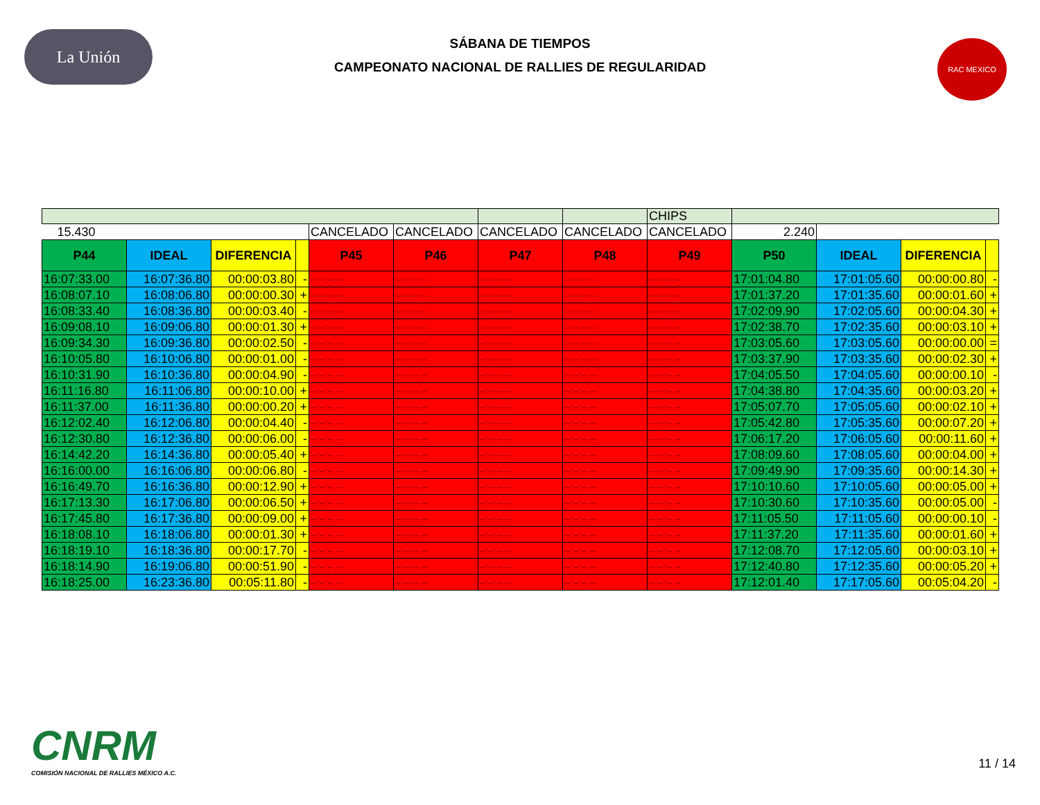La Unión
SÁBANA DE TIEMPOS
CAMPEONATO NACIONAL DE RALLIES DE REGULARIDAD
RAC MEXICO
| | | | | | | | | CHIPS | | | | |
| 15.430 | | | | CANCELADO | CANCELADO | CANCELADO | CANCELADO | CANCELADO | 2.240 | | | |
| P44 | IDEAL | DIFERENCIA | | P45 | P46 | P47 | P48 | P49 | P50 | IDEAL | DIFERENCIA | |
| 16:07:33.00 | 16:07:36.80 | 00:00:03.80 | - | --:--:--.-- | --:--:--.-- | --:--:--.-- | --:--:--.-- | --:--:--.-- | 17:01:04.80 | 17:01:05.60 | 00:00:00.80 | - |
| 16:08:07.10 | 16:08:06.80 | 00:00:00.30 | + | --:--:--.-- | --:--:--.-- | --:--:--.-- | --:--:--.-- | --:--:--.-- | 17:01:37.20 | 17:01:35.60 | 00:00:01.60 | + |
| 16:08:33.40 | 16:08:36.80 | 00:00:03.40 | - | --:--:--.-- | --:--:--.-- | --:--:--.-- | --:--:--.-- | --:--:--.-- | 17:02:09.90 | 17:02:05.60 | 00:00:04.30 | + |
| 16:09:08.10 | 16:09:06.80 | 00:00:01.30 | + | --:--:--.-- | --:--:--.-- | --:--:--.-- | --:--:--.-- | --:--:--.-- | 17:02:38.70 | 17:02:35.60 | 00:00:03.10 | + |
| 16:09:34.30 | 16:09:36.80 | 00:00:02.50 | - | --:--:--.-- | --:--:--.-- | --:--:--.-- | --:--:--.-- | --:--:--.-- | 17:03:05.60 | 17:03:05.60 | 00:00:00.00 | = |
| 16:10:05.80 | 16:10:06.80 | 00:00:01.00 | - | --:--:--.-- | --:--:--.-- | --:--:--.-- | --:--:--.-- | --:--:--.-- | 17:03:37.90 | 17:03:35.60 | 00:00:02.30 | + |
| 16:10:31.90 | 16:10:36.80 | 00:00:04.90 | - | --:--:--.-- | --:--:--.-- | --:--:--.-- | --:--:--.-- | --:--:--.-- | 17:04:05.50 | 17:04:05.60 | 00:00:00.10 | - |
| 16:11:16.80 | 16:11:06.80 | 00:00:10.00 | + | --:--:--.-- | --:--:--.-- | --:--:--.-- | --:--:--.-- | --:--:--.-- | 17:04:38.80 | 17:04:35.60 | 00:00:03.20 | + |
| 16:11:37.00 | 16:11:36.80 | 00:00:00.20 | + | --:--:--.-- | --:--:--.-- | --:--:--.-- | --:--:--.-- | --:--:--.-- | 17:05:07.70 | 17:05:05.60 | 00:00:02.10 | + |
| 16:12:02.40 | 16:12:06.80 | 00:00:04.40 | - | --:--:--.-- | --:--:--.-- | --:--:--.-- | --:--:--.-- | --:--:--.-- | 17:05:42.80 | 17:05:35.60 | 00:00:07.20 | + |
| 16:12:30.80 | 16:12:36.80 | 00:00:06.00 | - | --:--:--.-- | --:--:--.-- | --:--:--.-- | --:--:--.-- | --:--:--.-- | 17:06:17.20 | 17:06:05.60 | 00:00:11.60 | + |
| 16:14:42.20 | 16:14:36.80 | 00:00:05.40 | + | --:--:--.-- | --:--:--.-- | --:--:--.-- | --:--:--.-- | --:--:--.-- | 17:08:09.60 | 17:08:05.60 | 00:00:04.00 | + |
| 16:16:00.00 | 16:16:06.80 | 00:00:06.80 | - | --:--:--.-- | --:--:--.-- | --:--:--.-- | --:--:--.-- | --:--:--.-- | 17:09:49.90 | 17:09:35.60 | 00:00:14.30 | + |
| 16:16:49.70 | 16:16:36.80 | 00:00:12.90 | + | --:--:--.-- | --:--:--.-- | --:--:--.-- | --:--:--.-- | --:--:--.-- | 17:10:10.60 | 17:10:05.60 | 00:00:05.00 | + |
| 16:17:13.30 | 16:17:06.80 | 00:00:06.50 | + | --:--:--.-- | --:--:--.-- | --:--:--.-- | --:--:--.-- | --:--:--.-- | 17:10:30.60 | 17:10:35.60 | 00:00:05.00 | - |
| 16:17:45.80 | 16:17:36.80 | 00:00:09.00 | + | --:--:--.-- | --:--:--.-- | --:--:--.-- | --:--:--.-- | --:--:--.-- | 17:11:05.50 | 17:11:05.60 | 00:00:00.10 | - |
| 16:18:08.10 | 16:18:06.80 | 00:00:01.30 | + | --:--:--.-- | --:--:--.-- | --:--:--.-- | --:--:--.-- | --:--:--.-- | 17:11:37.20 | 17:11:35.60 | 00:00:01.60 | + |
| 16:18:19.10 | 16:18:36.80 | 00:00:17.70 | - | --:--:--.-- | --:--:--.-- | --:--:--.-- | --:--:--.-- | --:--:--.-- | 17:12:08.70 | 17:12:05.60 | 00:00:03.10 | + |
| 16:18:14.90 | 16:19:06.80 | 00:00:51.90 | - | --:--:--.-- | --:--:--.-- | --:--:--.-- | --:--:--.-- | --:--:--.-- | 17:12:40.80 | 17:12:35.60 | 00:00:05.20 | + |
| 16:18:25.00 | 16:23:36.80 | 00:05:11.80 | - | --:--:--.-- | --:--:--.-- | --:--:--.-- | --:--:--.-- | --:--:--.-- | 17:12:01.40 | 17:17:05.60 | 00:05:04.20 | - |
CNRM
COMISIÓN NACIONAL DE RALLIES MÉXICO A.C.
11 / 14